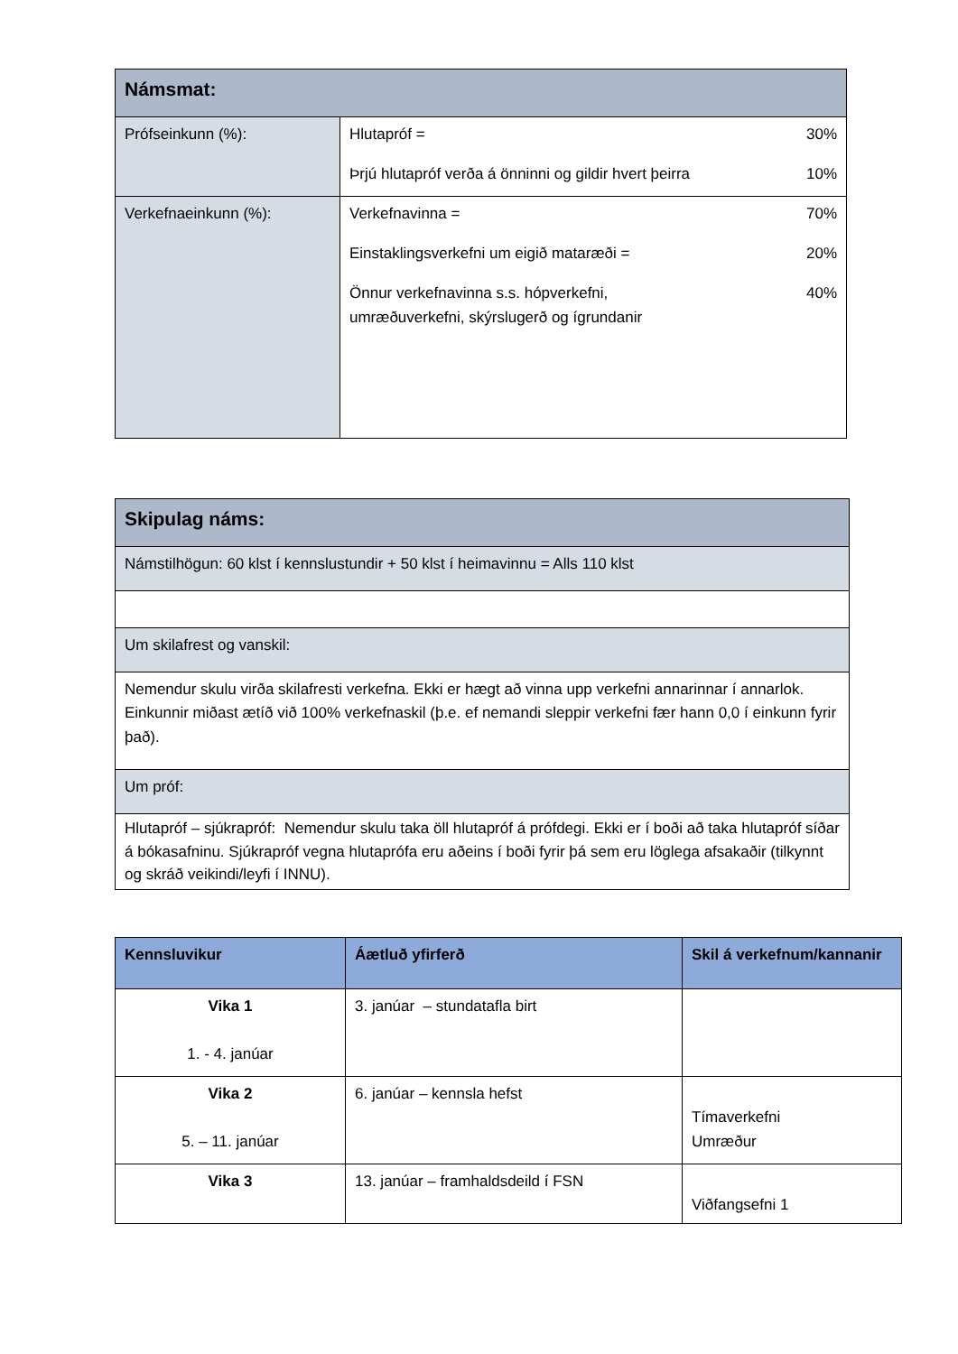| Námsmat: | |
| Prófseinkunn (%): | / Hlutapróf = / 30% / / Þrjú hlutapróf verða á önninni og gildir hvert þeirra / 10% / |
| Verkefnaeinkunn (%): | / Verkefnavinna = / 70% / / Einstaklingsverkefni um eigið mataræði = / 20% / / Önnur verkefnavinna s.s. hópverkefni, umræðuverkefni, skýrslugerð og ígrundanir / 40% / |
| Skipulag náms: |
| Námstilhögun: 60 klst í kennslustundir + 50 klst í heimavinnu = Alls 110 klst |
| Um skilafrest og vanskil: |
| Nemendur skulu virða skilafresti verkefna. Ekki er hægt að vinna upp verkefni annarinnar í annarlok. Einkunnir miðast ætíð við 100% verkefnaskil (þ.e. ef nemandi sleppir verkefni fær hann 0,0 í einkunn fyrir það). |
| Um próf: |
| Hlutapróf – sjúkrapróf: Nemendur skulu taka öll hlutapróf á prófdegi. Ekki er í boði að taka hlutapróf síðar á bókasafninu. Sjúkrapróf vegna hlutaprófa eru aðeins í boði fyrir þá sem eru löglega afsakaðir (tilkynnt og skráð veikindi/leyfi í INNU). |
| Kennsluvikur | Áætluð yfirferð | Skil á verkefnum/kannanir |
| --- | --- | --- |
| Vika 1 1. - 4. janúar | 3. janúar – stundatafla birt | |
| Vika 2 5. – 11. janúar | 6. janúar – kennsla hefst | Tímaverkefni Umræður |
| Vika 3 | 13. janúar – framhaldsdeild í FSN | Viðfangsefni 1 |